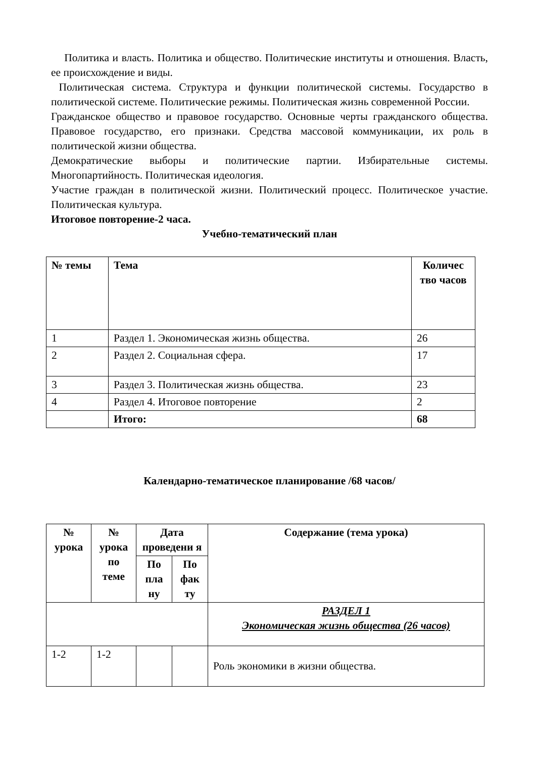Политика и власть. Политика и общество. Политические институты и отношения. Власть, ее происхождение и виды.
Политическая система. Структура и функции политической системы. Государство в политической системе. Политические режимы. Политическая жизнь современной России.
Гражданское общество и правовое государство. Основные черты гражданского общества. Правовое государство, его признаки. Средства массовой коммуникации, их роль в политической жизни общества.
Демократические выборы и политические партии. Избирательные системы. Многопартийность. Политическая идеология.
Участие граждан в политической жизни. Политический процесс. Политическое участие. Политическая культура.
Итоговое повторение-2 часа.
Учебно-тематический план
| № темы | Тема | Количес тво часов |
| --- | --- | --- |
| 1 | Раздел 1. Экономическая жизнь общества. | 26 |
| 2 | Раздел 2. Социальная сфера. | 17 |
| 3 | Раздел 3. Политическая жизнь общества. | 23 |
| 4 | Раздел 4. Итоговое повторение | 2 |
| | Итого: | 68 |
Календарно-тематическое планирование /68 часов/
| № урока | № урока по теме | Дата проведени я | | Содержание (тема урока) |
| --- | --- | --- | --- | --- |
| | | По пла ну | По фак ту | |
| | | | | РАЗДЕЛ 1 Экономическая жизнь общества (26 часов) |
| 1-2 | 1-2 | | | Роль экономики в жизни общества. |